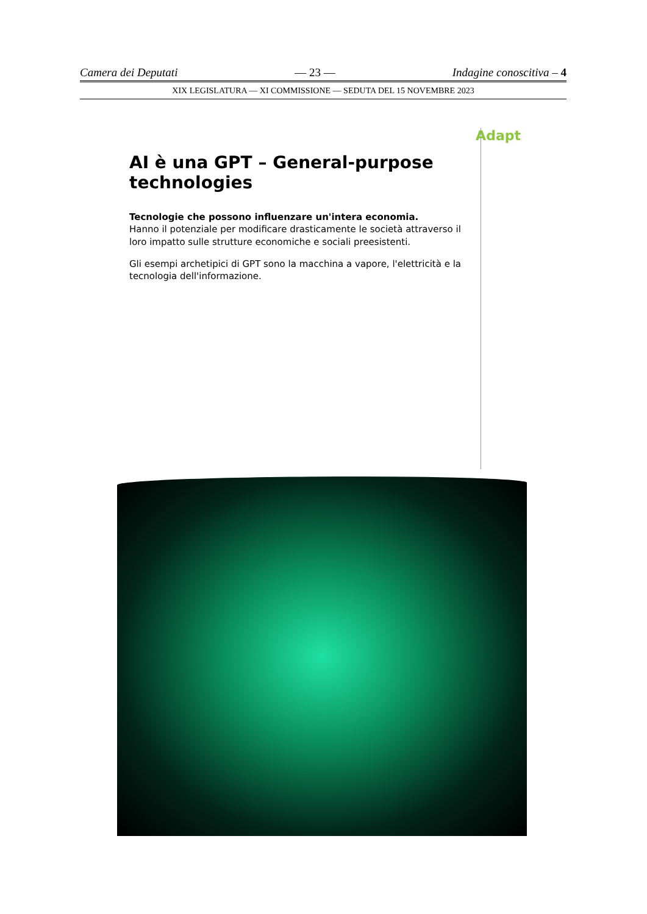Camera dei Deputati — 23 — Indagine conoscitiva – 4
XIX LEGISLATURA — XI COMMISSIONE — SEDUTA DEL 15 NOVEMBRE 2023
Adapt
AI è una GPT – General-purpose technologies
Tecnologie che possono influenzare un'intera economia.
Hanno il potenziale per modificare drasticamente le società attraverso il loro impatto sulle strutture economiche e sociali preesistenti.
Gli esempi archetipici di GPT sono la macchina a vapore, l'elettricità e la tecnologia dell'informazione.